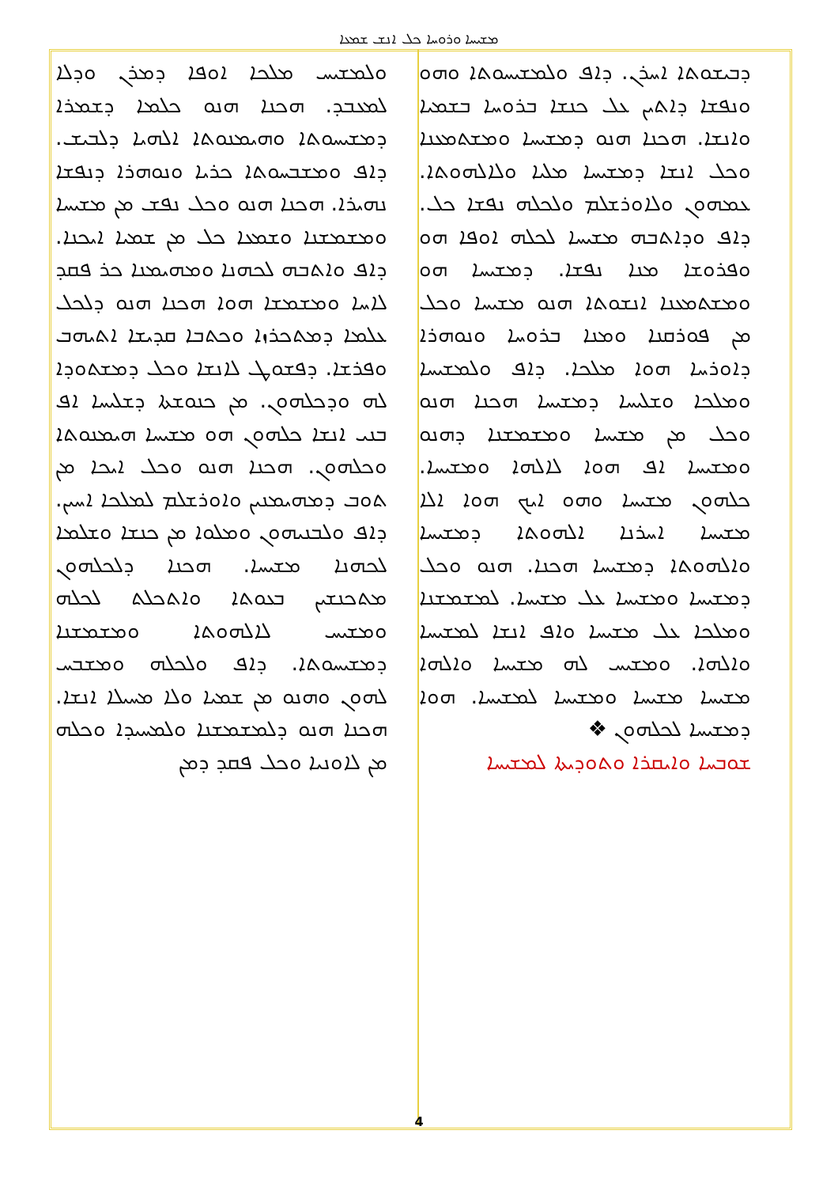ܡܫܝܚܐ ܘܪܘܚܐ ܟܠ ܐܢܫ ܫܡܥܐ
ܘܠܡܫܝܚ ܡܠܟܐ ܐܘܦܐ ܕܡܪܢ ܘܕܠܐ ܠܡܥܒܕ. ܗܟܢܐ ܗܢܘ ܟܠܡܐ ܕܫܡܪܐ ܕܡܫܝܚܘܬܐ ܘܗܝܡܢܘܬܐ ܐܠܗܝܐ ܕܠܒܝܫ. ܕܐܦ ܘܡܫܒܚܘܬܐ ܟܪܝܐ ܘܢܘܗܪܐ ܕܢܦܫܐ ܢܗܝܪܐ. ܗܟܢܐ ܗܢܘ ܘܟܠ ܢܦܫ ܡܢ ܡܫܝܚܐ ܘܡܫܡܫܢܐ ܘܫܡܥܐ ܟܠ ܡܢ ܫܡܝܐ ܐܝܟܢܐ. ܕܐܦ ܘܐܬܒܗ ܠܟܗܢܐ ܘܡܗܝܡܢܐ ܟܪ ܦܩܕ ܠܐܚܐ ܘܡܫܡܫܐ ܗܘܐ ܗܟܢܐ ܗܢܘ ܕܠܟܠ ܥܠܡܐ ܕܡܬܟܪܙܐ ܘܟܬܒܐ ܩܕܝܫܐ ܐܬܝܗܒ ܘܦܪܫܐ. ܕܦܫܘܛ ܠܐܢܫܐ ܘܟܠ ܕܡܫܬܘܕܐ ܠܗ ܘܕܟܠܗܘܢ. ܡܢ ܟܢܘܫܬܐ ܕܫܠܝܚܐ ܐܦ ܒܢܝ ܐܢܫܐ ܟܠܗܘܢ ܗܘ ܡܫܝܚܐ ܗܝܡܢܘܬܐ ܘܟܠܗܘܢ. ܗܟܢܐ ܗܢܘ ܘܟܠ ܐܝܟܐ ܡܢ ܬܘܒ ܕܡܗܝܡܢܝܢ ܘܐܘܪܫܠܡ ܠܡܠܟܐ ܐܚܝܢ. ܕܐܦ ܘܠܒܢܝܗܘܢ ܘܡܠܘܐ ܡܢ ܟܢܫܐ ܘܫܠܡܐ ܠܟܗܢܐ ܡܫܝܚܐ. ܗܟܢܐ ܕܠܟܠܗܘܢ ܡܬܟܢܫܝܢ ܒܥܘܬܐ ܘܐܬܟܠܬ ܠܟܠܗ ܘܡܫܝܚ ܠܐܠܗܘܬܐ ܘܡܫܡܫܢܐ ܕܡܫܝܚܘܬܐ. ܕܐܦ ܘܠܟܠܗ ܘܡܫܒܚ ܠܗܘܢ ܘܗܢܘ ܡܢ ܫܡܝܐ ܘܠܐ ܡܚܝܠܐ ܐܢܫܐ. ܗܟܢܐ ܗܢܘ ܕܠܡܫܡܫܢܐ ܘܠܡܚܝܕܐ ܘܟܠܗ ܡܢ ܠܐܘܢܝܐ ܘܟܠ ܦܩܕ ܕܡܢ
ܕܒܝܫܘܬܐ ܐܚܪܢ. ܕܐܦ ܘܠܡܫܝܚܘܬܐ ܘܗܘ ܘܢܦܫܐ ܕܐܬܝܢ ܥܠ ܟܢܫܐ ܒܪܘܚܐ ܒܫܡܝܐ ܘܐܢܫܐ. ܗܟܢܐ ܗܢܘ ܕܡܫܝܚܐ ܘܡܫܬܡܥܢܐ ܘܟܠ ܐܢܫܐ ܕܡܫܝܚܐ ܡܠܝܐ ܘܠܐܠܗܘܬܐ. ܥܡܗܘܢ ܘܠܐܘܪܫܠܡ ܘܠܟܠܗ ܢܦܫܐ ܟܠ. ܕܐܦ ܘܕܐܬܒܗ ܡܫܝܚܐ ܠܟܠܗ ܐܘܦܐ ܗܘ ܘܦܪܘܫܐ ܡܢܐ ܢܦܫܐ. ܕܡܫܝܚܐ ܗܘ ܘܡܫܬܡܥܢܐ ܐܢܫܘܬܐ ܗܢܘ ܡܫܝܚܐ ܘܟܠ ܡܢ ܦܘܪܩܢܐ ܘܡܢܐ ܒܪܘܚܐ ܘܢܘܗܪܐ ܕܐܘܪܚܐ ܗܘܐ ܡܠܟܐ. ܕܐܦ ܘܠܡܫܝܚܐ ܘܡܠܟܐ ܘܫܠܝܚܐ ܕܡܫܝܚܐ ܗܟܢܐ ܗܢܘ ܘܟܠ ܡܢ ܡܫܝܚܐ ܘܡܫܡܫܢܐ ܕܗܢܘ ܘܡܫܝܚܐ ܐܦ ܗܘܐ ܠܐܠܗܐ ܘܡܫܝܚܐ. ܟܠܗܘܢ ܡܫܝܚܐ ܘܗܘ ܐܝܟ ܗܘܐ ܐܠܐ ܡܫܝܚܐ ܐܚܪܢܐ ܐܠܗܘܬܐ ܕܡܫܝܚܐ ܘܐܠܗܘܬܐ ܕܡܫܝܚܐ ܗܟܢܐ. ܗܢܘ ܘܟܠ ܕܡܫܝܚܐ ܘܡܫܝܚܐ ܥܠ ܡܫܝܚܐ. ܠܡܫܡܫܢܐ ܘܡܠܟܐ ܥܠ ܡܫܝܚܐ ܘܐܦ ܐܢܫܐ ܠܡܫܝܚܐ ܘܐܠܗܐ. ܘܡܫܝܚ ܠܗ ܡܫܝܚܐ ܘܐܠܗܐ ܡܫܝܚܐ ܡܫܝܚܐ ܘܡܫܝܚܐ ܠܡܫܝܚܐ. ܗܘܐ ܕܡܫܝܚܐ ܠܟܠܗܘܢ ❖
ܫܘܒܚܐ ܘܐܝܩܪܐ ܘܬܘܕܝܬܐ ܠܡܫܝܚܐ
4